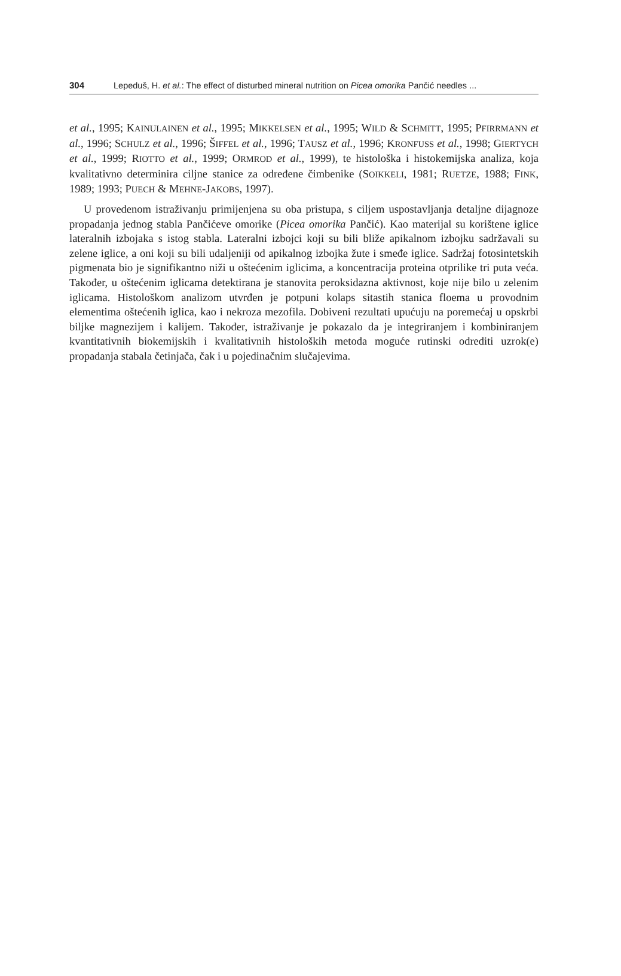304 Lepeduš, H. et al.: The effect of disturbed mineral nutrition on Picea omorika Pančić needles ...
et al., 1995; KAINULAINEN et al., 1995; MIKKELSEN et al., 1995; WILD & SCHMITT, 1995; PFIRRMANN et al., 1996; SCHULZ et al., 1996; ŠIFFEL et al., 1996; TAUSZ et al., 1996; KRONFUSS et al., 1998; GIERTYCH et al., 1999; RIOTTO et al., 1999; ORMROD et al., 1999), te histološka i histokemijska analiza, koja kvalitativno determinira ciljne stanice za određene čimbenike (SOIKKELI, 1981; RUETZE, 1988; FINK, 1989; 1993; PUECH & MEHNE-JAKOBS, 1997).
U provedenom istraživanju primijenjena su oba pristupa, s ciljem uspostavljanja detaljne dijagnoze propadanja jednog stabla Pančićeve omorike (Picea omorika Pančić). Kao materijal su korištene iglice lateralnih izbojaka s istog stabla. Lateralni izbojci koji su bili bliže apikalnom izbojku sadržavali su zelene iglice, a oni koji su bili udaljeniji od apikalnog izbojka žute i smeđe iglice. Sadržaj fotosintetskih pigmenata bio je signifikantno niži u oštećenim iglicima, a koncentracija proteina otprilike tri puta veća. Također, u oštećenim iglicama detektirana je stanovita peroksidazna aktivnost, koje nije bilo u zelenim iglicama. Histološkom analizom utvrđen je potpuni kolaps sitastih stanica floema u provodnim elementima oštećenih iglica, kao i nekroza mezofila. Dobiveni rezultati upućuju na poremećaj u opskrbi biljke magnezijem i kalijem. Također, istraživanje je pokazalo da je integriranjem i kombiniranjem kvantitativnih biokemijskih i kvalitativnih histoloških metoda moguće rutinski odrediti uzrok(e) propadanja stabala četinjača, čak i u pojedinačnim slučajevima.